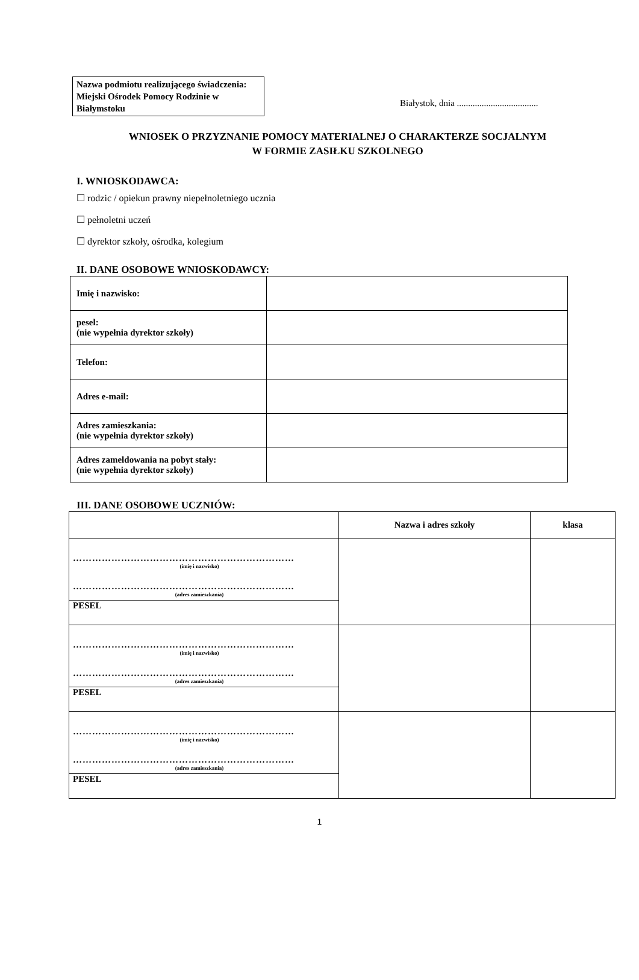Nazwa podmiotu realizującego świadczenia:
Miejski Ośrodek Pomocy Rodzinie w Białymstoku
Białystok, dnia ....................................
WNIOSEK O PRZYZNANIE POMOCY MATERIALNEJ O CHARAKTERZE SOCJALNYM
W FORMIE ZASIŁKU SZKOLNEGO
I. WNIOSKODAWCA:
☐ rodzic / opiekun prawny niepełnoletniego ucznia
☐ pełnoletni uczeń
☐ dyrektor szkoły, ośrodka, kolegium
II. DANE OSOBOWE WNIOSKODAWCY:
| Imię i nazwisko: | |
| pesel: (nie wypełnia dyrektor szkoły) | |
| Telefon: | |
| Adres e-mail: | |
| Adres zamieszkania: (nie wypełnia dyrektor szkoły) | |
| Adres zameldowania na pobyt stały: (nie wypełnia dyrektor szkoły) | |
III. DANE OSOBOWE UCZNIÓW:
| | Nazwa i adres szkoły | klasa |
| --- | --- | --- |
| …………………………………………………………… (imię i nazwisko) …………………………………………………………… (adres zamieszkania) | | |
| PESEL | | |
| …………………………………………………………… (imię i nazwisko) …………………………………………………………… (adres zamieszkania) | | |
| PESEL | | |
| …………………………………………………………… (imię i nazwisko) …………………………………………………………… (adres zamieszkania) | | |
| PESEL | | |
1